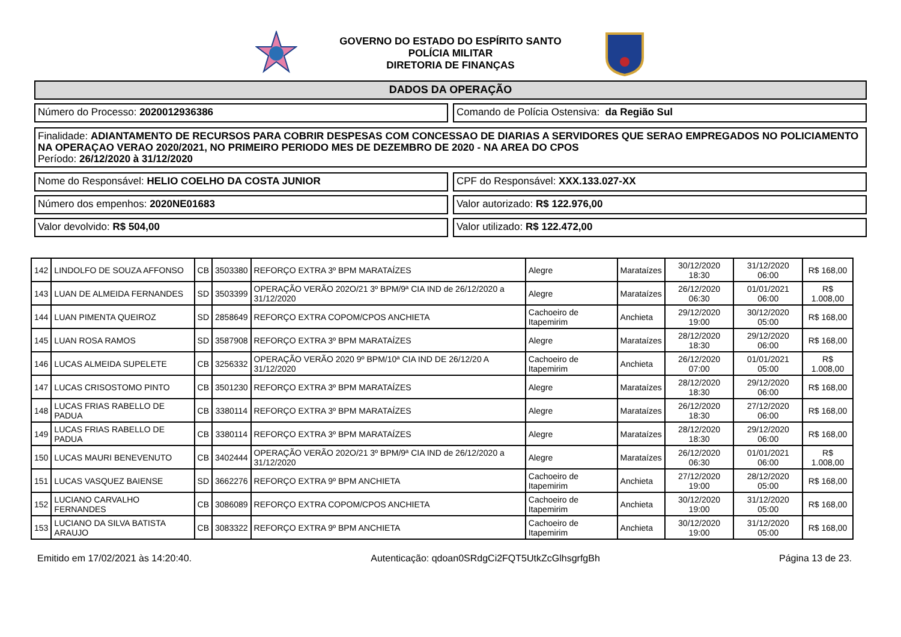GOVERNO DO ESTADO DO ESPÍRITO SANTO
POLÍCIA MILITAR
DIRETORIA DE FINANÇAS
DADOS DA OPERAÇÃO
Número do Processo: 2020012936386
Comando de Polícia Ostensiva: da Região Sul
Finalidade: ADIANTAMENTO DE RECURSOS PARA COBRIR DESPESAS COM CONCESSAO DE DIARIAS A SERVIDORES QUE SERAO EMPREGADOS NO POLICIAMENTO NA OPERAÇAO VERAO 2020/2021, NO PRIMEIRO PERIODO MES DE DEZEMBRO DE 2020 - NA AREA DO CPOS
Período: 26/12/2020 à 31/12/2020
Nome do Responsável: HELIO COELHO DA COSTA JUNIOR
CPF do Responsável: XXX.133.027-XX
Número dos empenhos: 2020NE01683
Valor autorizado: R$ 122.976,00
Valor devolvido: R$ 504,00 Valor utilizado: R$ 122.472,00
| 142 | LINDOLFO DE SOUZA AFFONSO | CB | 3503380 | REFORÇO EXTRA 3º BPM MARATAÍZES | Alegre | Marataízes | 30/12/2020 18:30 | 31/12/2020 06:00 | R$ 168,00 |
| 143 | LUAN DE ALMEIDA FERNANDES | SD | 3503399 | OPERAÇÃO VERÃO 202O/21 3º BPM/9ª CIA IND de 26/12/2020 a 31/12/2020 | Alegre | Marataízes | 26/12/2020 06:30 | 01/01/2021 06:00 | R$ 1.008,00 |
| 144 | LUAN PIMENTA QUEIROZ | SD | 2858649 | REFORÇO EXTRA COPOM/CPOS ANCHIETA | Cachoeiro de Itapemirim | Anchieta | 29/12/2020 19:00 | 30/12/2020 05:00 | R$ 168,00 |
| 145 | LUAN ROSA RAMOS | SD | 3587908 | REFORÇO EXTRA 3º BPM MARATAÍZES | Alegre | Marataízes | 28/12/2020 18:30 | 29/12/2020 06:00 | R$ 168,00 |
| 146 | LUCAS ALMEIDA SUPELETE | CB | 3256332 | OPERAÇÃO VERÃO 2020 9º BPM/10ª CIA IND DE 26/12/20 A 31/12/2020 | Cachoeiro de Itapemirim | Anchieta | 26/12/2020 07:00 | 01/01/2021 05:00 | R$ 1.008,00 |
| 147 | LUCAS CRISOSTOMO PINTO | CB | 3501230 | REFORÇO EXTRA 3º BPM MARATAÍZES | Alegre | Marataízes | 28/12/2020 18:30 | 29/12/2020 06:00 | R$ 168,00 |
| 148 | LUCAS FRIAS RABELLO DE PADUA | CB | 3380114 | REFORÇO EXTRA 3º BPM MARATAÍZES | Alegre | Marataízes | 26/12/2020 18:30 | 27/12/2020 06:00 | R$ 168,00 |
| 149 | LUCAS FRIAS RABELLO DE PADUA | CB | 3380114 | REFORÇO EXTRA 3º BPM MARATAÍZES | Alegre | Marataízes | 28/12/2020 18:30 | 29/12/2020 06:00 | R$ 168,00 |
| 150 | LUCAS MAURI BENEVENUTO | CB | 3402444 | OPERAÇÃO VERÃO 202O/21 3º BPM/9ª CIA IND de 26/12/2020 a 31/12/2020 | Alegre | Marataízes | 26/12/2020 06:30 | 01/01/2021 06:00 | R$ 1.008,00 |
| 151 | LUCAS VASQUEZ BAIENSE | SD | 3662276 | REFORÇO EXTRA 9º BPM ANCHIETA | Cachoeiro de Itapemirim | Anchieta | 27/12/2020 19:00 | 28/12/2020 05:00 | R$ 168,00 |
| 152 | LUCIANO CARVALHO FERNANDES | CB | 3086089 | REFORÇO EXTRA COPOM/CPOS ANCHIETA | Cachoeiro de Itapemirim | Anchieta | 30/12/2020 19:00 | 31/12/2020 05:00 | R$ 168,00 |
| 153 | LUCIANO DA SILVA BATISTA ARAUJO | CB | 3083322 | REFORÇO EXTRA 9º BPM ANCHIETA | Cachoeiro de Itapemirim | Anchieta | 30/12/2020 19:00 | 31/12/2020 05:00 | R$ 168,00 |
Emitido em 17/02/2021 às 14:20:40. Autenticação: qdoan0SRdgCi2FQT5UtkZcGlhsgrfgBh Página 13 de 23.